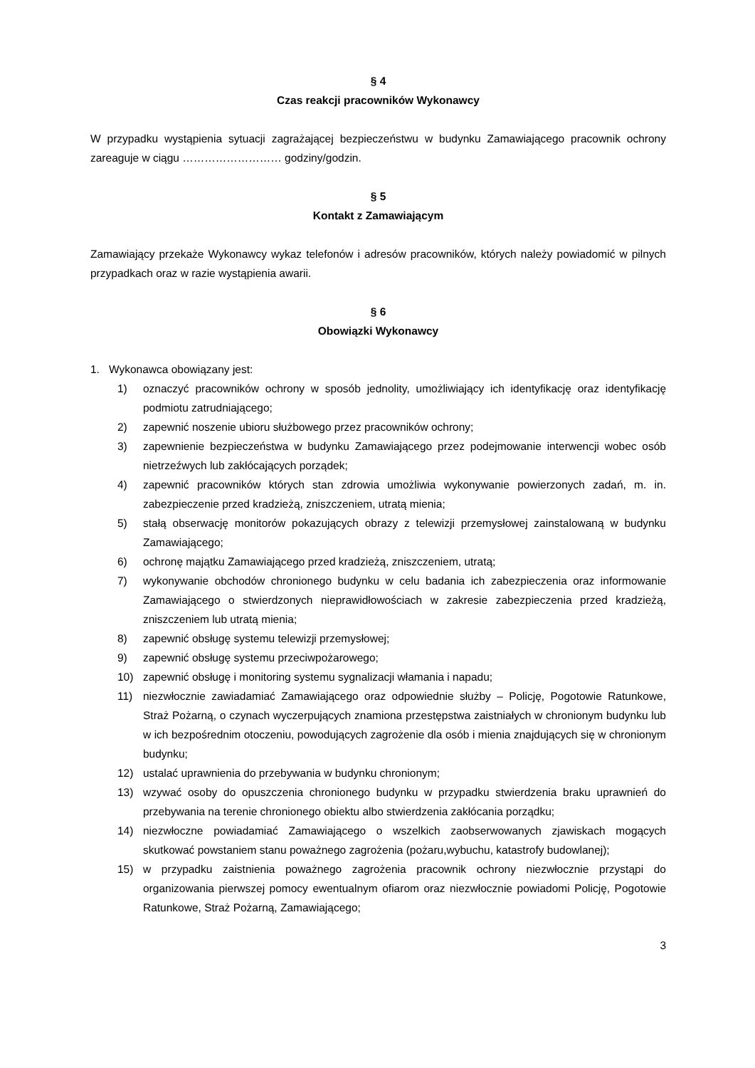§ 4
Czas reakcji pracowników Wykonawcy
W przypadku wystąpienia sytuacji zagrażającej bezpieczeństwu w budynku Zamawiającego pracownik ochrony zareaguje w ciągu ……………………… godziny/godzin.
§ 5
Kontakt z Zamawiającym
Zamawiający przekaże Wykonawcy wykaz telefonów i adresów pracowników, których należy powiadomić w pilnych przypadkach oraz w razie wystąpienia awarii.
§ 6
Obowiązki Wykonawcy
1. Wykonawca obowiązany jest:
1) oznaczyć pracowników ochrony w sposób jednolity, umożliwiający ich identyfikację oraz identyfikację podmiotu zatrudniającego;
2) zapewnić noszenie ubioru służbowego przez pracowników ochrony;
3) zapewnienie bezpieczeństwa w budynku Zamawiającego przez podejmowanie interwencji wobec osób nietrzeźwych lub zakłócających porządek;
4) zapewnić pracowników których stan zdrowia umożliwia wykonywanie powierzonych zadań, m. in. zabezpieczenie przed kradzieżą, zniszczeniem, utratą mienia;
5) stałą obserwację monitorów pokazujących obrazy z telewizji przemysłowej zainstalowaną w budynku Zamawiającego;
6) ochronę majątku Zamawiającego przed kradzieżą, zniszczeniem, utratą;
7) wykonywanie obchodów chronionego budynku w celu badania ich zabezpieczenia oraz informowanie Zamawiającego o stwierdzonych nieprawidłowościach w zakresie zabezpieczenia przed kradzieżą, zniszczeniem lub utratą mienia;
8) zapewnić obsługę systemu telewizji przemysłowej;
9) zapewnić obsługę systemu przeciwpożarowego;
10) zapewnić obsługę i monitoring systemu sygnalizacji włamania i napadu;
11) niezwłocznie zawiadamiać Zamawiającego oraz odpowiednie służby – Policję, Pogotowie Ratunkowe, Straż Pożarną, o czynach wyczerpujących znamiona przestępstwa zaistniałych w chronionym budynku lub w ich bezpośrednim otoczeniu, powodujących zagrożenie dla osób i mienia znajdujących się w chronionym budynku;
12) ustalać uprawnienia do przebywania w budynku chronionym;
13) wzywać osoby do opuszczenia chronionego budynku w przypadku stwierdzenia braku uprawnień do przebywania na terenie chronionego obiektu albo stwierdzenia zakłócania porządku;
14) niezwłoczne powiadamiać Zamawiającego o wszelkich zaobserwowanych zjawiskach mogących skutkować powstaniem stanu poważnego zagrożenia (pożaru,wybuchu, katastrofy budowlanej);
15) w przypadku zaistnienia poważnego zagrożenia pracownik ochrony niezwłocznie przystąpi do organizowania pierwszej pomocy ewentualnym ofiarom oraz niezwłocznie powiadomi Policję, Pogotowie Ratunkowe, Straż Pożarną, Zamawiającego;
3